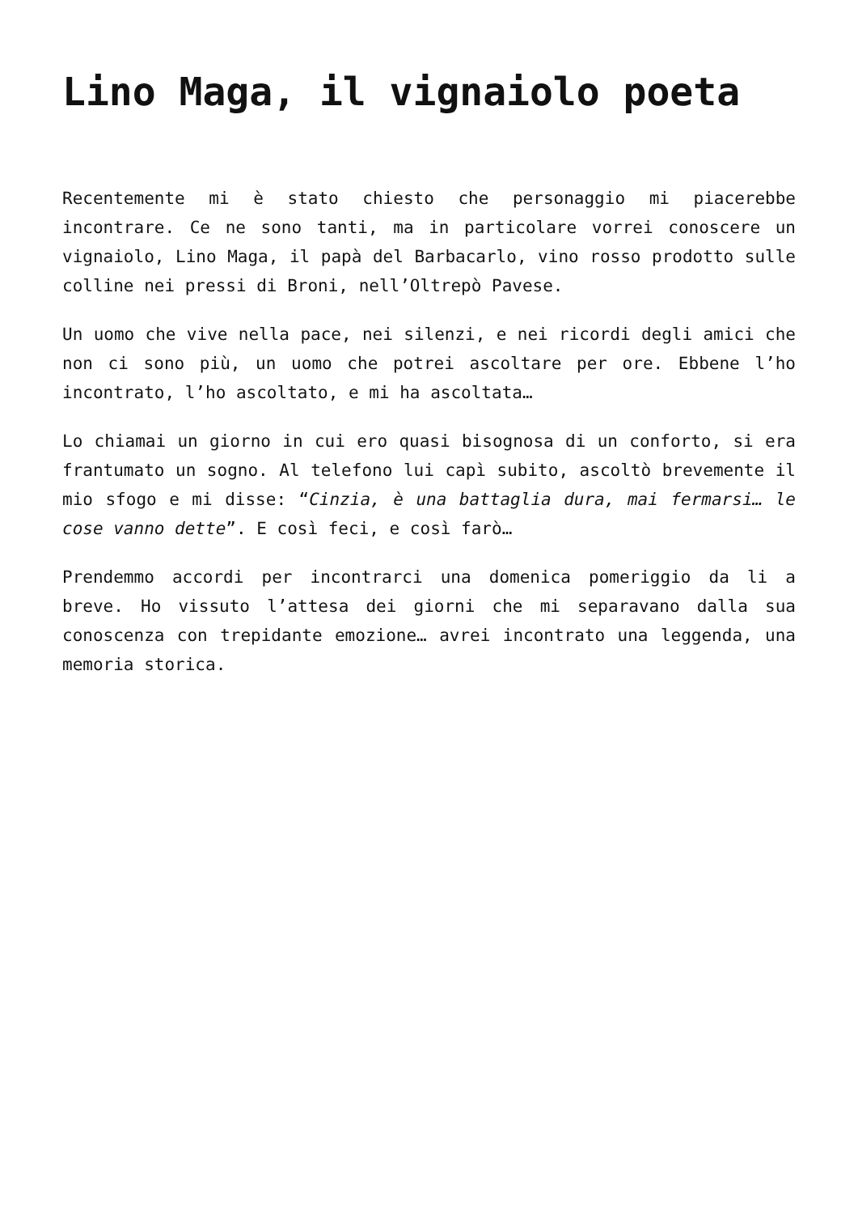Lino Maga, il vignaiolo poeta
Recentemente mi è stato chiesto che personaggio mi piacerebbe incontrare. Ce ne sono tanti, ma in particolare vorrei conoscere un vignaiolo, Lino Maga, il papà del Barbacarlo, vino rosso prodotto sulle colline nei pressi di Broni, nell’Oltrepò Pavese.
Un uomo che vive nella pace, nei silenzi, e nei ricordi degli amici che non ci sono più, un uomo che potrei ascoltare per ore. Ebbene l’ho incontrato, l’ho ascoltato, e mi ha ascoltata…
Lo chiamai un giorno in cui ero quasi bisognosa di un conforto, si era frantumato un sogno. Al telefono lui capì subito, ascoltò brevemente il mio sfogo e mi disse: “Cinzia, è una battaglia dura, mai fermarsi… le cose vanno dette”. E così feci, e così farò…
Prendemmo accordi per incontrarci una domenica pomeriggio da li a breve. Ho vissuto l’attesa dei giorni che mi separavano dalla sua conoscenza con trepidante emozione… avrei incontrato una leggenda, una memoria storica.